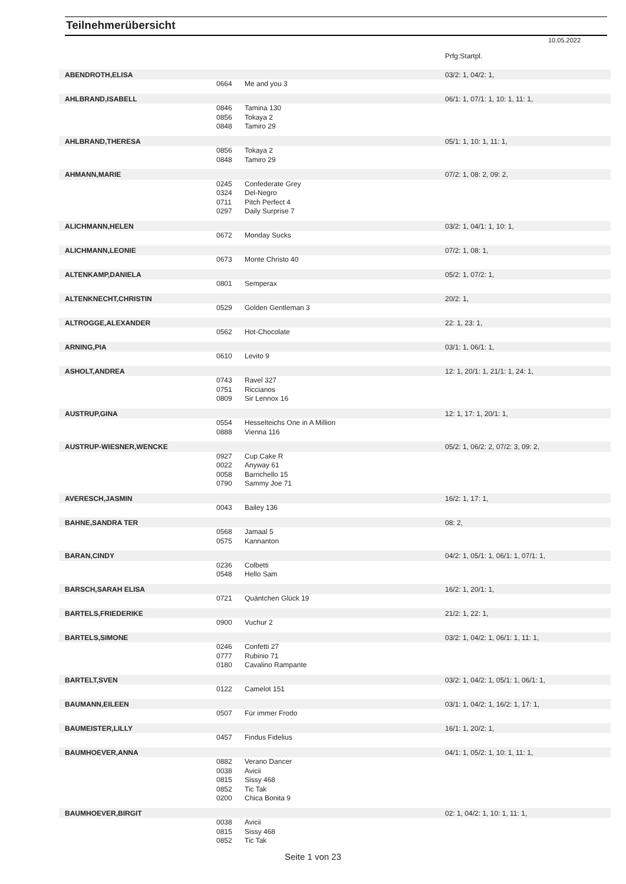Teilnehmerübersicht
10.05.2022
| | | | Prfg:Startpl. |
| ABENDROTH,ELISA | | | 03/2: 1, 04/2: 1, |
| | 0664 | Me and you 3 | |
| AHLBRAND,ISABELL | | | 06/1: 1, 07/1: 1, 10: 1, 11: 1, |
| | 0846 | Tamina 130 | |
| | 0856 | Tokaya 2 | |
| | 0848 | Tamiro 29 | |
| AHLBRAND,THERESA | | | 05/1: 1, 10: 1, 11: 1, |
| | 0856 | Tokaya 2 | |
| | 0848 | Tamiro 29 | |
| AHMANN,MARIE | | | 07/2: 1, 08: 2, 09: 2, |
| | 0245 | Confederate Grey | |
| | 0324 | Del-Negro | |
| | 0711 | Pitch Perfect 4 | |
| | 0297 | Daily Surprise 7 | |
| ALICHMANN,HELEN | | | 03/2: 1, 04/1: 1, 10: 1, |
| | 0672 | Monday Sucks | |
| ALICHMANN,LEONIE | | | 07/2: 1, 08: 1, |
| | 0673 | Monte Christo 40 | |
| ALTENKAMP,DANIELA | | | 05/2: 1, 07/2: 1, |
| | 0801 | Semperax | |
| ALTENKNECHT,CHRISTIN | | | 20/2: 1, |
| | 0529 | Golden Gentleman 3 | |
| ALTROGGE,ALEXANDER | | | 22: 1, 23: 1, |
| | 0562 | Hot-Chocolate | |
| ARNING,PIA | | | 03/1: 1, 06/1: 1, |
| | 0610 | Levito 9 | |
| ASHOLT,ANDREA | | | 12: 1, 20/1: 1, 21/1: 1, 24: 1, |
| | 0743 | Ravel 327 | |
| | 0751 | Riccianos | |
| | 0809 | Sir Lennox 16 | |
| AUSTRUP,GINA | | | 12: 1, 17: 1, 20/1: 1, |
| | 0554 | Hesselteichs One in A Million | |
| | 0888 | Vienna 116 | |
| AUSTRUP-WIESNER,WENCKE | | | 05/2: 1, 06/2: 2, 07/2: 3, 09: 2, |
| | 0927 | Cup Cake R | |
| | 0022 | Anyway 61 | |
| | 0058 | Barrichello 15 | |
| | 0790 | Sammy Joe 71 | |
| AVERESCH,JASMIN | | | 16/2: 1, 17: 1, |
| | 0043 | Bailey 136 | |
| BAHNE,SANDRA TER | | | 08: 2, |
| | 0568 | Jamaal 5 | |
| | 0575 | Kannanton | |
| BARAN,CINDY | | | 04/2: 1, 05/1: 1, 06/1: 1, 07/1: 1, |
| | 0236 | Colbetti | |
| | 0548 | Hello Sam | |
| BARSCH,SARAH ELISA | | | 16/2: 1, 20/1: 1, |
| | 0721 | Quäntchen Glück 19 | |
| BARTELS,FRIEDERIKE | | | 21/2: 1, 22: 1, |
| | 0900 | Vuchur 2 | |
| BARTELS,SIMONE | | | 03/2: 1, 04/2: 1, 06/1: 1, 11: 1, |
| | 0246 | Confetti 27 | |
| | 0777 | Rubinio 71 | |
| | 0180 | Cavalino Rampante | |
| BARTELT,SVEN | | | 03/2: 1, 04/2: 1, 05/1: 1, 06/1: 1, |
| | 0122 | Camelot 151 | |
| BAUMANN,EILEEN | | | 03/1: 1, 04/2: 1, 16/2: 1, 17: 1, |
| | 0507 | Für immer Frodo | |
| BAUMEISTER,LILLY | | | 16/1: 1, 20/2: 1, |
| | 0457 | Findus Fidelius | |
| BAUMHOEVER,ANNA | | | 04/1: 1, 05/2: 1, 10: 1, 11: 1, |
| | 0882 | Verano Dancer | |
| | 0038 | Avicii | |
| | 0815 | Sissy 468 | |
| | 0852 | Tic Tak | |
| | 0200 | Chica Bonita 9 | |
| BAUMHOEVER,BIRGIT | | | 02: 1, 04/2: 1, 10: 1, 11: 1, |
| | 0038 | Avicii | |
| | 0815 | Sissy 468 | |
| | 0852 | Tic Tak | |
Seite 1 von 23